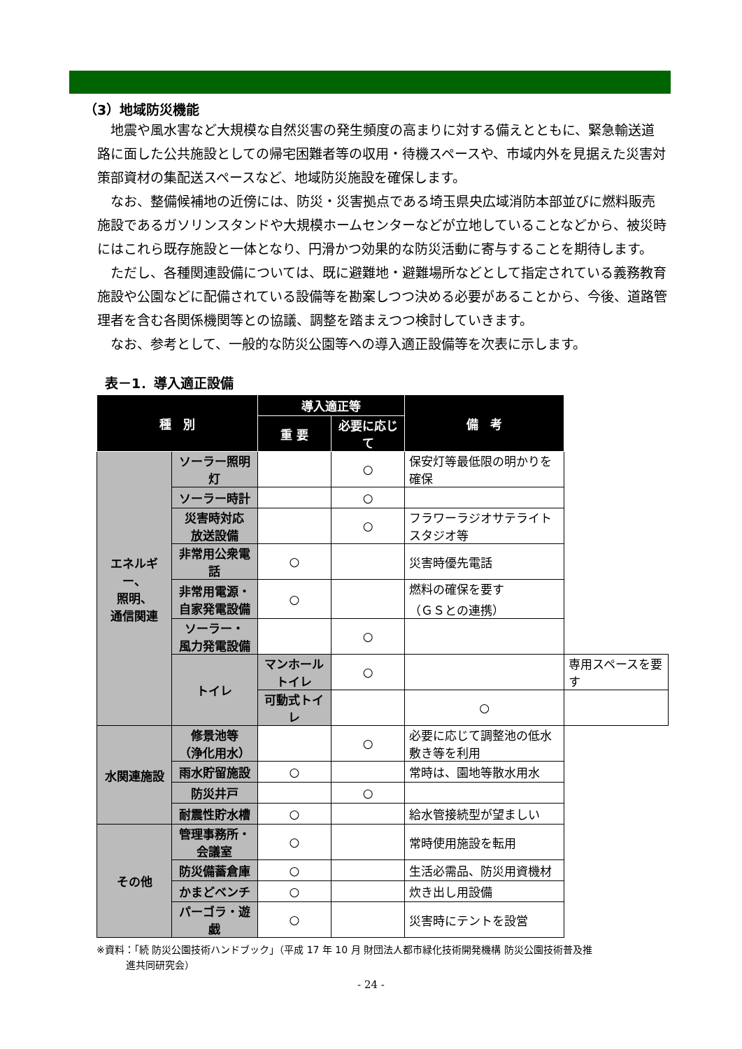（3）地域防災機能
　地震や風水害など大規模な自然災害の発生頻度の高まりに対する備えとともに、緊急輸送道路に面した公共施設としての帰宅困難者等の収用・待機スペースや、市域内外を見据えた災害対策部資材の集配送スペースなど、地域防災施設を確保します。
　なお、整備候補地の近傍には、防災・災害拠点である埼玉県央広域消防本部並びに燃料販売施設であるガソリンスタンドや大規模ホームセンターなどが立地していることなどから、被災時にはこれら既存施設と一体となり、円滑かつ効果的な防災活動に寄与することを期待します。
　ただし、各種関連設備については、既に避難地・避難場所などとして指定されている義務教育施設や公園などに配備されている設備等を勘案しつつ決める必要があることから、今後、道路管理者を含む各関係機関等との協議、調整を踏まえつつ検討していきます。
　なお、参考として、一般的な防災公園等への導入適正設備等を次表に示します。
表－1．導入適正設備
| 種 別 | | 導入適正等 | | 備 考 | |
| --- | --- | --- | --- | --- | --- |
| | | 重 要 | 必要に応じて | | |
| エネルギー、 照明、 通信関連 | ソーラー照明灯 | | ○ | 保安灯等最低限の明かりを確保 | |
| | ソーラー時計 | | ○ | | |
| | 災害時対応 放送設備 | | ○ | フラワーラジオサテライト スタジオ等 | |
| | 非常用公衆電話 | ○ | | 災害時優先電話 | |
| | 非常用電源・ 自家発電設備 | ○ | | 燃料の確保を要す （ＧＳとの連携） | |
| | ソーラー・ 風力発電設備 | | ○ | | |
| | トイレ | マンホール トイレ | ○ | | 専用スペースを要す |
| | | 可動式トイレ | | ○ | |
| 水関連施設 | 修景池等 （浄化用水） | | ○ | 必要に応じて調整池の低水 敷き等を利用 | |
| | 雨水貯留施設 | ○ | | 常時は、園地等散水用水 | |
| | 防災井戸 | | ○ | | |
| | 耐震性貯水槽 | ○ | | 給水管接続型が望ましい | |
| その他 | 管理事務所・ 会議室 | ○ | | 常時使用施設を転用 | |
| | 防災備蓄倉庫 | ○ | | 生活必需品、防災用資機材 | |
| | かまどベンチ | ○ | | 炊き出し用設備 | |
| | パーゴラ・遊戯 | ○ | | 災害時にテントを設営 | |
※資料：「続 防災公園技術ハンドブック」（平成 17 年 10 月 財団法人都市緑化技術開発機構 防災公園技術普及推
　　　進共同研究会）
- 24 -